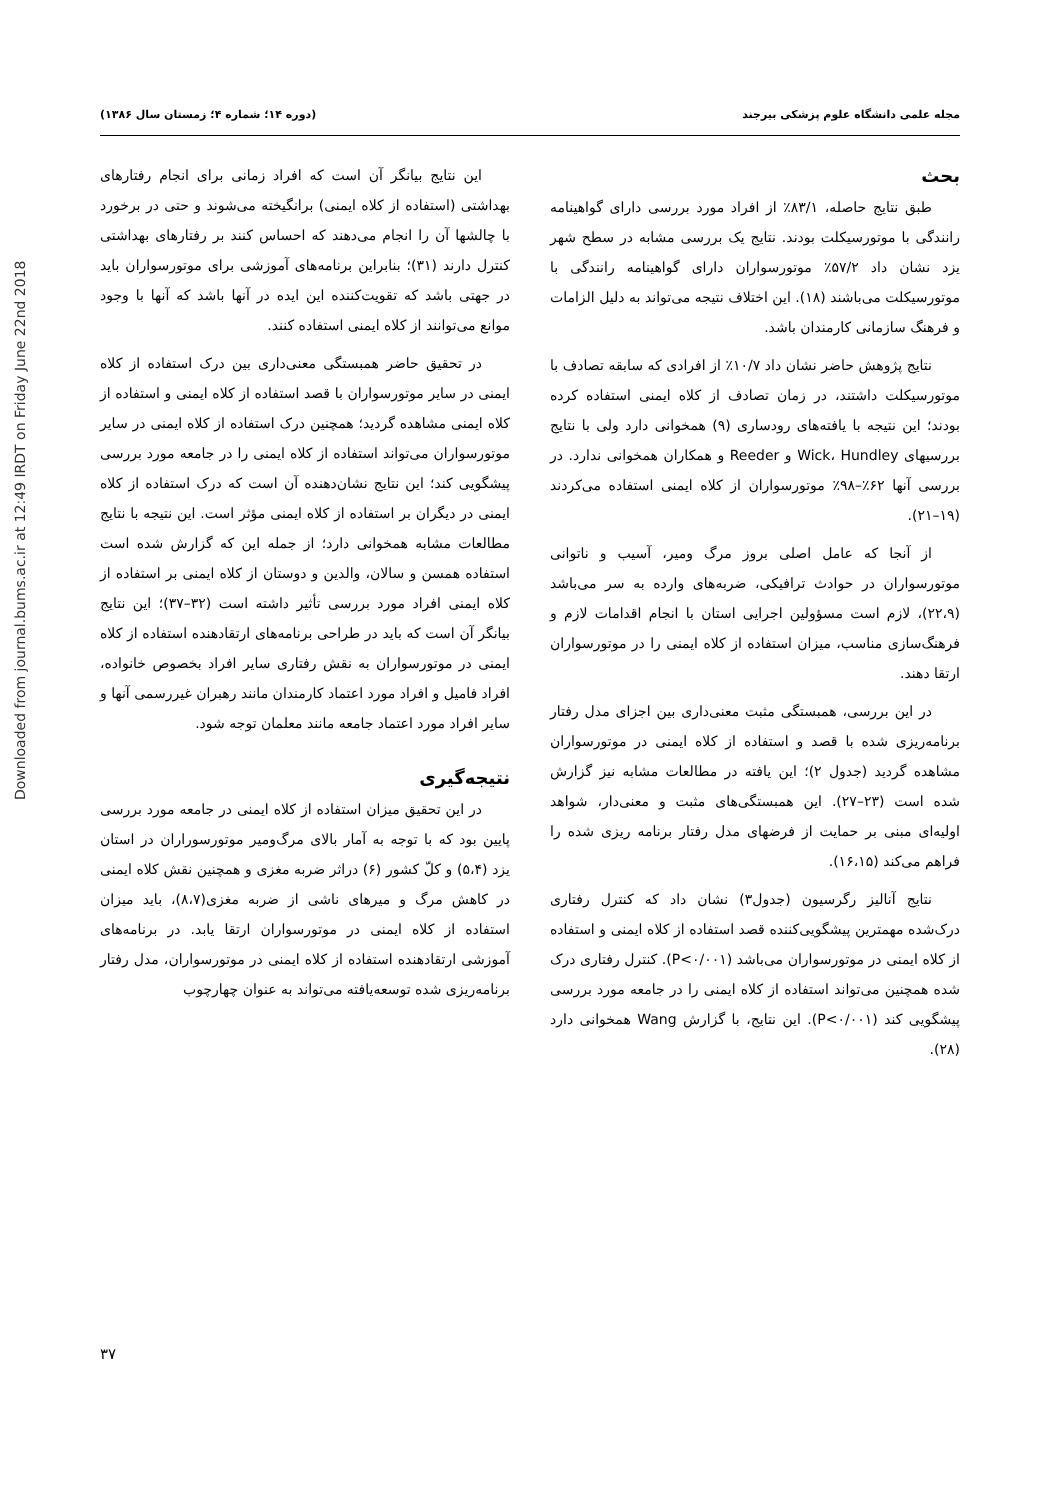Downloaded from journal.bums.ac.ir at 12:49 IRDT on Friday June 22nd 2018
مجله علمی دانشگاه علوم پزشکی بیرجند (دوره ۱۴؛ شماره ۴؛ زمستان سال ۱۳۸۶)
بحث
طبق نتایج حاصله، ۸۳/۱٪ از افراد مورد بررسی دارای گواهینامه رانندگی با موتورسیکلت بودند. نتایج یک بررسی مشابه در سطح شهر یزد نشان داد ۵۷/۲٪ موتورسواران دارای گواهینامه رانندگی با موتورسیکلت می‌باشند (۱۸). این اختلاف نتیجه می‌تواند به دلیل الزامات و فرهنگ سازمانی کارمندان باشد.
نتایج پژوهش حاضر نشان داد ۱۰/۷٪ از افرادی که سابقه تصادف با موتورسیکلت داشتند، در زمان تصادف از کلاه ایمنی استفاده کرده بودند؛ این نتیجه با یافته‌های رودساری (۹) همخوانی دارد ولی با نتایج بررسیهای Wick، Hundley و Reeder و همکاران همخوانی ندارد. در بررسی آنها ۶۲٪–۹۸٪ موتورسواران از کلاه ایمنی استفاده می‌کردند (۱۹–۲۱).
از آنجا که عامل اصلی بروز مرگ ومیر، آسیب و ناتوانی موتورسواران در حوادث ترافیکی، ضربه‌های وارده به سر می‌باشد (۲۲،۹)، لازم است مسؤولین اجرایی استان با انجام اقدامات لازم و فرهنگ‌سازی مناسب، میزان استفاده از کلاه ایمنی را در موتورسواران ارتقا دهند.
در این بررسی، همبستگی مثبت معنی‌داری بین اجزای مدل رفتار برنامه‌ریزی شده با قصد و استفاده از کلاه ایمنی در موتورسواران مشاهده گردید (جدول ۲)؛ این یافته در مطالعات مشابه نیز گزارش شده است (۲۳–۲۷). این همبستگی‌های مثبت و معنی‌دار، شواهد اولیه‌ای مبنی بر حمایت از فرضهای مدل رفتار برنامه ریزی شده را فراهم می‌کند (۱۶،۱۵).
نتایج آنالیز رگرسیون (جدول۳) نشان داد که کنترل رفتاری درک‌شده مهمترین پیشگویی‌کننده قصد استفاده از کلاه ایمنی و استفاده از کلاه ایمنی در موتورسواران می‌باشد (P<۰/۰۰۱). کنترل رفتاری درک شده همچنین می‌تواند استفاده از کلاه ایمنی را در جامعه مورد بررسی پیشگویی کند (P<۰/۰۰۱). این نتایج، با گزارش Wang همخوانی دارد (۲۸).
این نتایج بیانگر آن است که افراد زمانی برای انجام رفتارهای بهداشتی (استفاده از کلاه ایمنی) برانگیخته می‌شوند و حتی در برخورد با چالشها آن را انجام می‌دهند که احساس کنند بر رفتارهای بهداشتی کنترل دارند (۳۱)؛ بنابراین برنامه‌های آموزشی برای موتورسواران باید در جهتی باشد که تقویت‌کننده این ایده در آنها باشد که آنها با وجود موانع می‌توانند از کلاه ایمنی استفاده کنند.
در تحقیق حاضر همبستگی معنی‌داری بین درک استفاده از کلاه ایمنی در سایر موتورسواران با قصد استفاده از کلاه ایمنی و استفاده از کلاه ایمنی مشاهده گردید؛ همچنین درک استفاده از کلاه ایمنی در سایر موتورسواران می‌تواند استفاده از کلاه ایمنی را در جامعه مورد بررسی پیشگویی کند؛ این نتایج نشان‌دهنده آن است که درک استفاده از کلاه ایمنی در دیگران بر استفاده از کلاه ایمنی مؤثر است. این نتیجه با نتایج مطالعات مشابه همخوانی دارد؛ از جمله این که گزارش شده است استفاده همسن و سالان، والدین و دوستان از کلاه ایمنی بر استفاده از کلاه ایمنی افراد مورد بررسی تأثیر داشته است (۳۲–۳۷)؛ این نتایج بیانگر آن است که باید در طراحی برنامه‌های ارتقادهنده استفاده از کلاه ایمنی در موتورسواران به نقش رفتاری سایر افراد بخصوص خانواده، افراد فامیل و افراد مورد اعتماد کارمندان مانند رهبران غیررسمی آنها و سایر افراد مورد اعتماد جامعه مانند معلمان توجه شود.
نتیجه‌گیری
در این تحقیق میزان استفاده از کلاه ایمنی در جامعه مورد بررسی پایین بود که با توجه به آمار بالای مرگ‌ومیر موتورسوراران در استان یزد (۵،۴) و کلّ کشور (۶) دراثر ضربه مغزی و همچنین نقش کلاه ایمنی در کاهش مرگ و میرهای ناشی از ضربه مغزی(۸،۷)، باید میزان استفاده از کلاه ایمنی در موتورسواران ارتقا یابد. در برنامه‌های آموزشی ارتقادهنده استفاده از کلاه ایمنی در موتورسواران، مدل رفتار برنامه‌ریزی شده توسعه‌یافته می‌تواند به عنوان چهارچوب
۳۷